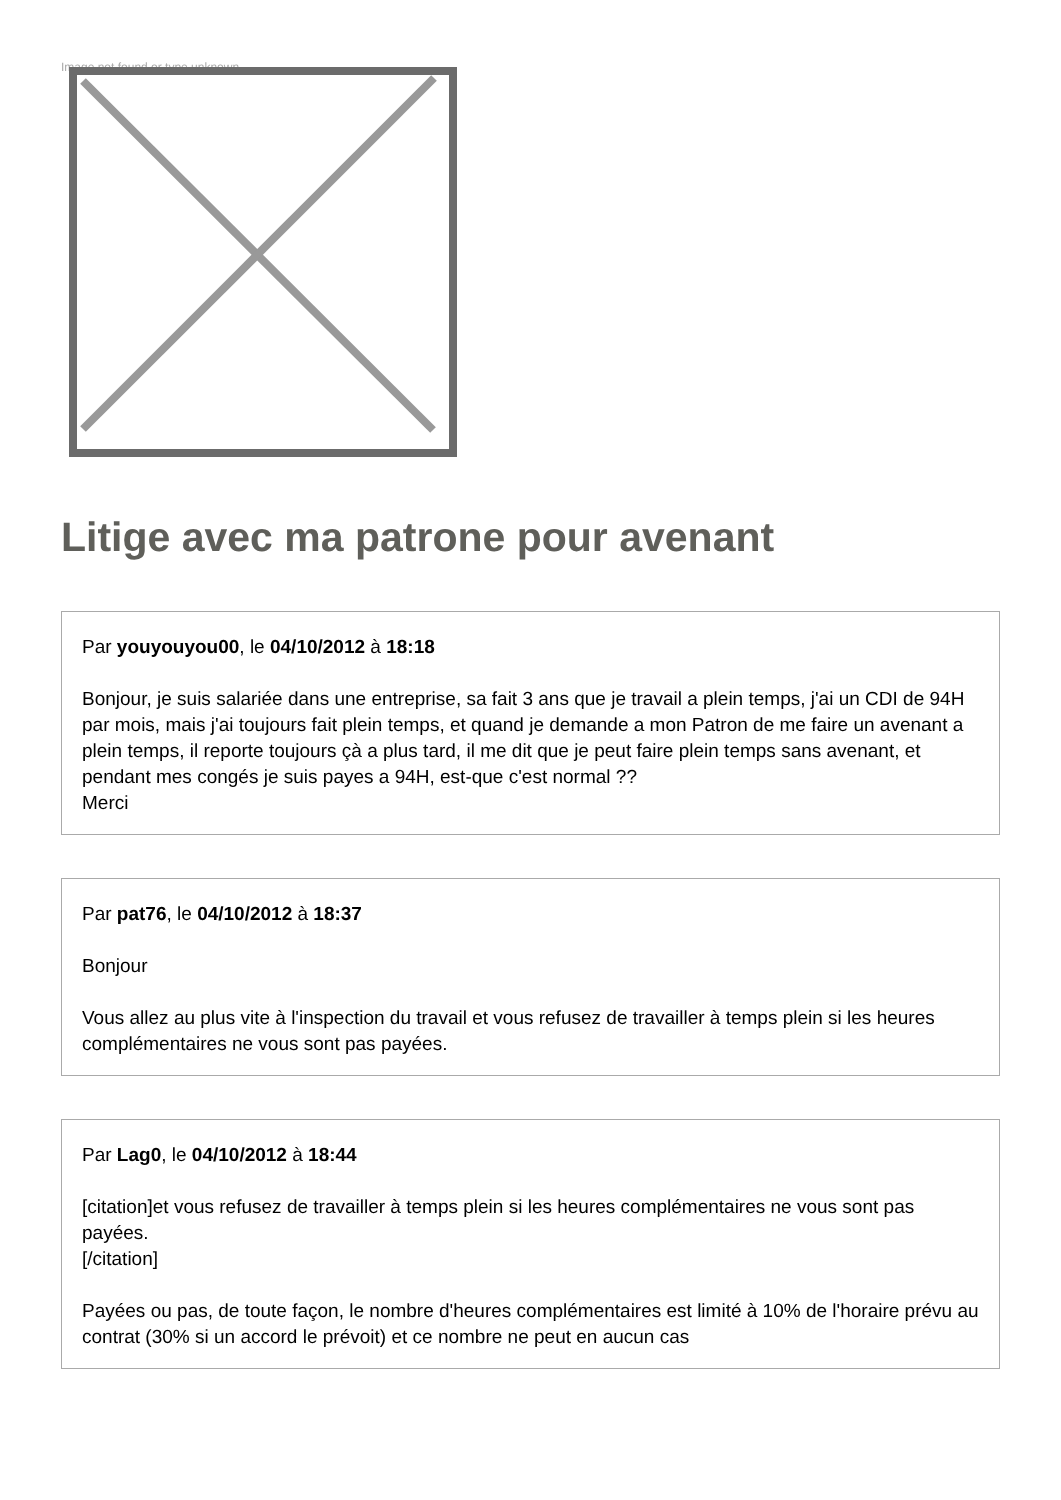Image not found or type unknown
Litige avec ma patrone pour avenant
Par youyouyou00, le 04/10/2012 à 18:18
Bonjour, je suis salariée dans une entreprise, sa fait 3 ans que je travail a plein temps, j'ai un CDI de 94H par mois, mais j'ai toujours fait plein temps, et quand je demande a mon Patron de me faire un avenant a plein temps, il reporte toujours çà a plus tard, il me dit que je peut faire plein temps sans avenant, et pendant mes congés je suis payes a 94H, est-que c'est normal ??
Merci
Par pat76, le 04/10/2012 à 18:37
Bonjour
Vous allez au plus vite à l'inspection du travail et vous refusez de travailler à temps plein si les heures complémentaires ne vous sont pas payées.
Par Lag0, le 04/10/2012 à 18:44
[citation]et vous refusez de travailler à temps plein si les heures complémentaires ne vous sont pas payées.
[/citation]
Payées ou pas, de toute façon, le nombre d'heures complémentaires est limité à 10% de l'horaire prévu au contrat (30% si un accord le prévoit) et ce nombre ne peut en aucun cas